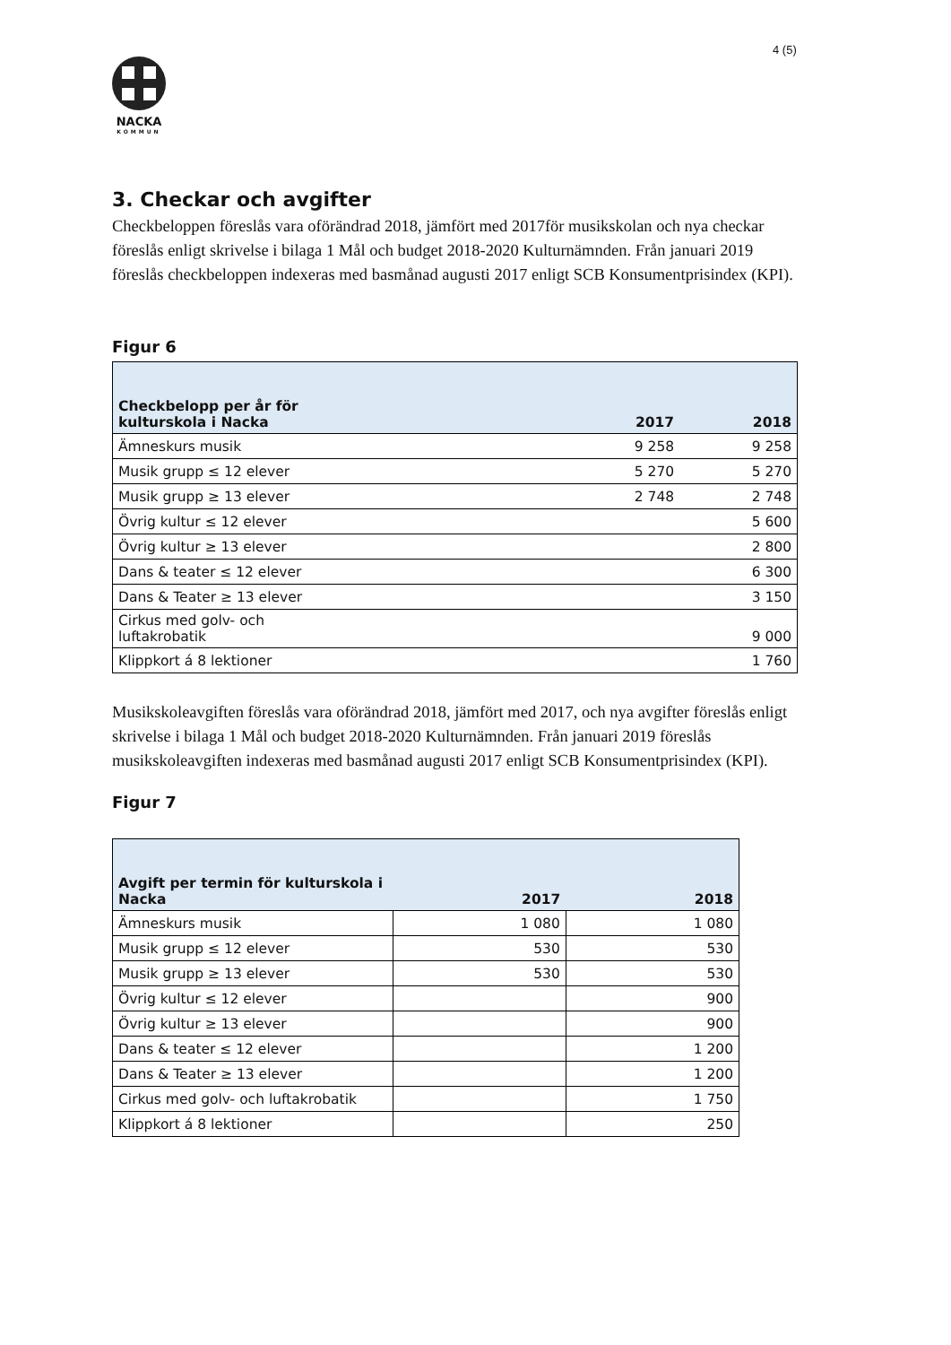4 (5)
NACKA
KOMMUN
3. Checkar och avgifter
Checkbeloppen föreslås vara oförändrad 2018, jämfört med 2017för musikskolan och nya checkar föreslås enligt skrivelse i bilaga 1 Mål och budget 2018-2020 Kulturnämnden. Från januari 2019 föreslås checkbeloppen indexeras med basmånad augusti 2017 enligt SCB Konsumentprisindex (KPI).
Figur 6
| Checkbelopp per år för kulturskola i Nacka | 2017 | 2018 |
| --- | --- | --- |
| Ämneskurs musik | 9 258 | 9 258 |
| Musik grupp ≤ 12 elever | 5 270 | 5 270 |
| Musik grupp ≥ 13 elever | 2 748 | 2 748 |
| Övrig kultur ≤ 12 elever | | 5 600 |
| Övrig kultur ≥ 13 elever | | 2 800 |
| Dans & teater ≤ 12 elever | | 6 300 |
| Dans & Teater ≥ 13 elever | | 3 150 |
| Cirkus med golv- och luftakrobatik | | 9 000 |
| Klippkort á 8 lektioner | | 1 760 |
Musikskoleavgiften föreslås vara oförändrad 2018, jämfört med 2017, och nya avgifter föreslås enligt skrivelse i bilaga 1 Mål och budget 2018-2020 Kulturnämnden. Från januari 2019 föreslås musikskoleavgiften indexeras med basmånad augusti 2017 enligt SCB Konsumentprisindex (KPI).
Figur 7
| Avgift per termin för kulturskola i Nacka | 2017 | 2018 |
| --- | --- | --- |
| Ämneskurs musik | 1 080 | 1 080 |
| Musik grupp ≤ 12 elever | 530 | 530 |
| Musik grupp ≥ 13 elever | 530 | 530 |
| Övrig kultur ≤ 12 elever | | 900 |
| Övrig kultur ≥ 13 elever | | 900 |
| Dans & teater ≤ 12 elever | | 1 200 |
| Dans & Teater ≥ 13 elever | | 1 200 |
| Cirkus med golv- och luftakrobatik | | 1 750 |
| Klippkort á 8 lektioner | | 250 |